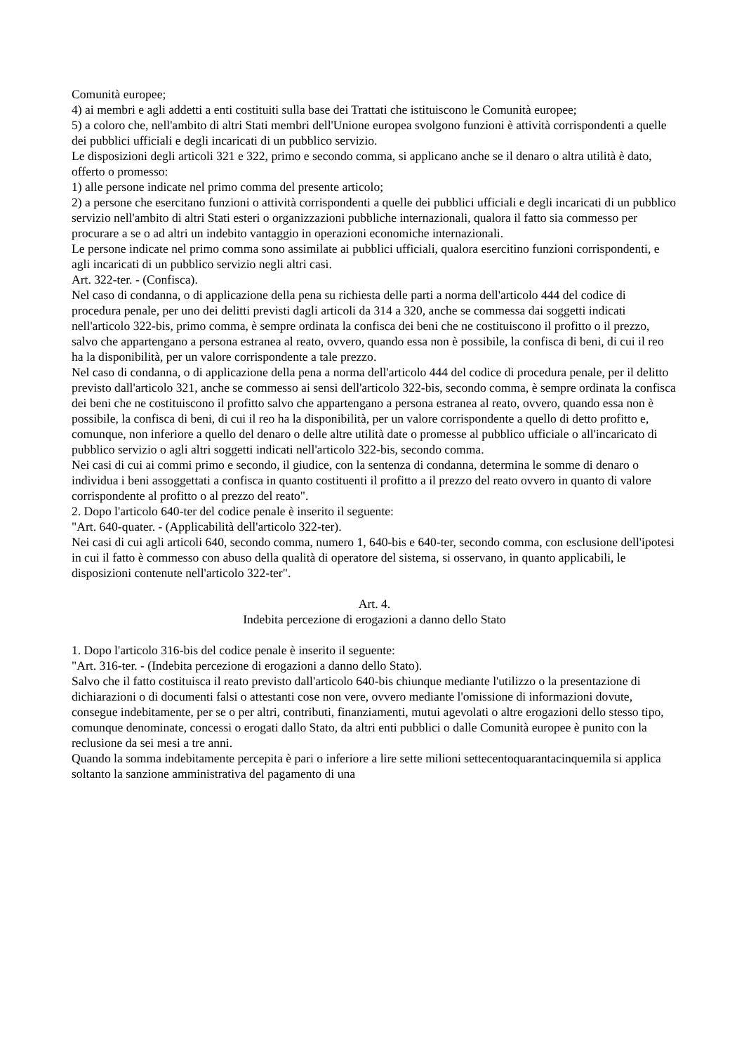Comunità europee;
4) ai membri e agli addetti a enti costituiti sulla base dei Trattati che istituiscono le Comunità europee;
5) a coloro che, nell'ambito di altri Stati membri dell'Unione europea svolgono funzioni è attività corrispondenti a quelle dei pubblici ufficiali e degli incaricati di un pubblico servizio.
Le disposizioni degli articoli 321 e 322, primo e secondo comma, si applicano anche se il denaro o altra utilità è dato, offerto o promesso:
1) alle persone indicate nel primo comma del presente articolo;
2) a persone che esercitano funzioni o attività corrispondenti a quelle dei pubblici ufficiali e degli incaricati di un pubblico servizio nell'ambito di altri Stati esteri o organizzazioni pubbliche internazionali, qualora il fatto sia commesso per procurare a se o ad altri un indebito vantaggio in operazioni economiche internazionali.
Le persone indicate nel primo comma sono assimilate ai pubblici ufficiali, qualora esercitino funzioni corrispondenti, e agli incaricati di un pubblico servizio negli altri casi.
Art. 322-ter. - (Confisca).
Nel caso di condanna, o di applicazione della pena su richiesta delle parti a norma dell'articolo 444 del codice di procedura penale, per uno dei delitti previsti dagli articoli da 314 a 320, anche se commessa dai soggetti indicati nell'articolo 322-bis, primo comma, è sempre ordinata la confisca dei beni che ne costituiscono il profitto o il prezzo, salvo che appartengano a persona estranea al reato, ovvero, quando essa non è possibile, la confisca di beni, di cui il reo ha la disponibilità, per un valore corrispondente a tale prezzo.
Nel caso di condanna, o di applicazione della pena a norma dell'articolo 444 del codice di procedura penale, per il delitto previsto dall'articolo 321, anche se commesso ai sensi dell'articolo 322-bis, secondo comma, è sempre ordinata la confisca dei beni che ne costituiscono il profitto salvo che appartengano a persona estranea al reato, ovvero, quando essa non è possibile, la confisca di beni, di cui il reo ha la disponibilità, per un valore corrispondente a quello di detto profitto e, comunque, non inferiore a quello del denaro o delle altre utilità date o promesse al pubblico ufficiale o all'incaricato di pubblico servizio o agli altri soggetti indicati nell'articolo 322-bis, secondo comma.
Nei casi di cui ai commi primo e secondo, il giudice, con la sentenza di condanna, determina le somme di denaro o individua i beni assoggettati a confisca in quanto costituenti il profitto a il prezzo del reato ovvero in quanto di valore corrispondente al profitto o al prezzo del reato".
2. Dopo l'articolo 640-ter del codice penale è inserito il seguente:
"Art. 640-quater. - (Applicabilità dell'articolo 322-ter).
Nei casi di cui agli articoli 640, secondo comma, numero 1, 640-bis e 640-ter, secondo comma, con esclusione dell'ipotesi in cui il fatto è commesso con abuso della qualità di operatore del sistema, si osservano, in quanto applicabili, le disposizioni contenute nell'articolo 322-ter".
Art. 4.
Indebita percezione di erogazioni a danno dello Stato
1. Dopo l'articolo 316-bis del codice penale è inserito il seguente:
"Art. 316-ter. - (Indebita percezione di erogazioni a danno dello Stato).
Salvo che il fatto costituisca il reato previsto dall'articolo 640-bis chiunque mediante l'utilizzo o la presentazione di dichiarazioni o di documenti falsi o attestanti cose non vere, ovvero mediante l'omissione di informazioni dovute, consegue indebitamente, per se o per altri, contributi, finanziamenti, mutui agevolati o altre erogazioni dello stesso tipo, comunque denominate, concessi o erogati dallo Stato, da altri enti pubblici o dalle Comunità europee è punito con la reclusione da sei mesi a tre anni.
Quando la somma indebitamente percepita è pari o inferiore a lire sette milioni settecentoquarantacinquemila si applica soltanto la sanzione amministrativa del pagamento di una